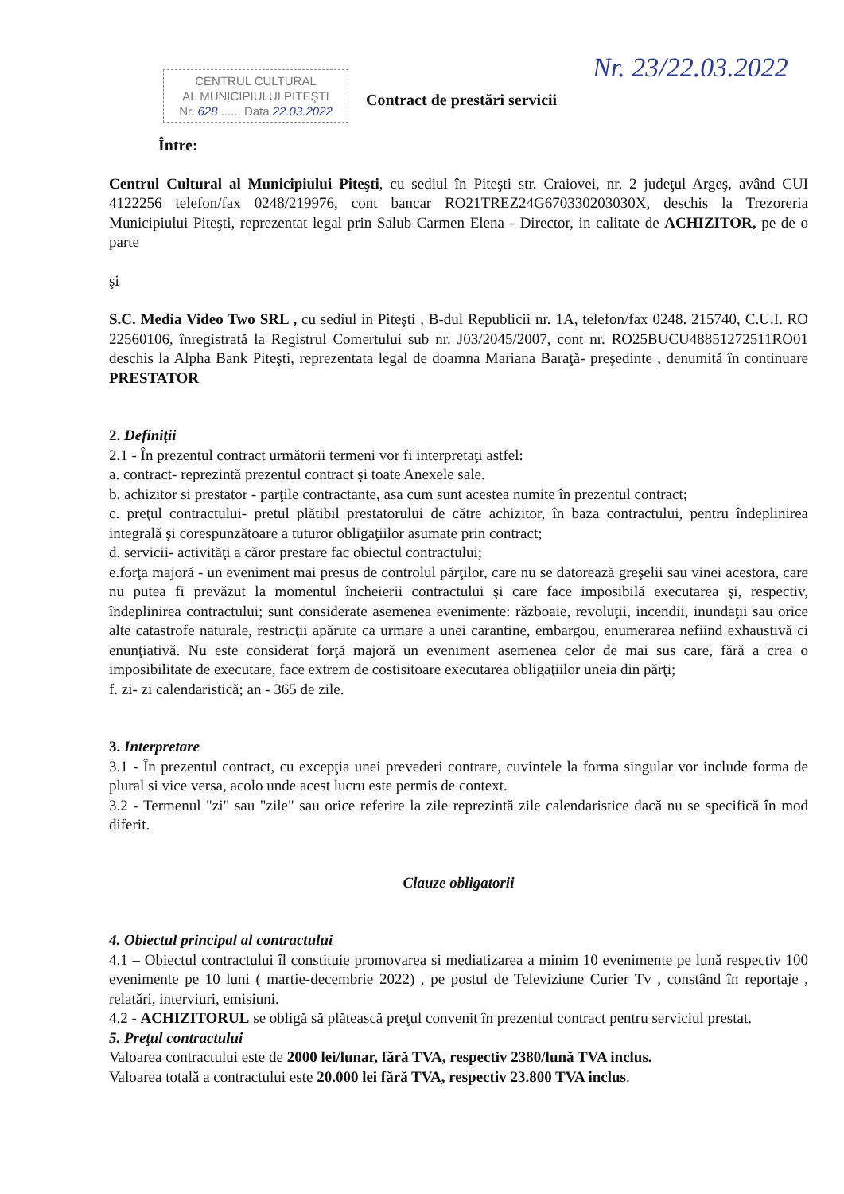CENTRUL CULTURAL
AL MUNICIPIULUI PITEŞTI
Nr. 628 ...... Data 22.03.2022
Contract de prestări servicii
Nr. 23/22.03.2022
Între:
Centrul Cultural al Municipiului Piteşti, cu sediul în Piteşti str. Craiovei, nr. 2 judeţul Argeş, având CUI 4122256 telefon/fax 0248/219976, cont bancar RO21TREZ24G670330203030X, deschis la Trezoreria Municipiului Piteşti, reprezentat legal prin Salub Carmen Elena - Director, in calitate de ACHIZITOR, pe de o parte
şi
S.C. Media Video Two SRL , cu sediul in Piteşti , B-dul Republicii nr. 1A, telefon/fax 0248. 215740, C.U.I. RO 22560106, înregistrată la Registrul Comertului sub nr. J03/2045/2007, cont nr. RO25BUCU48851272511RO01 deschis la Alpha Bank Piteşti, reprezentata legal de doamna Mariana Baraţă- preşedinte , denumită în continuare PRESTATOR
2. Definiţii
2.1 - În prezentul contract următorii termeni vor fi interpretaţi astfel:
a. contract- reprezintă prezentul contract şi toate Anexele sale.
b. achizitor si prestator - parţile contractante, asa cum sunt acestea numite în prezentul contract;
c. preţul contractului- pretul plătibil prestatorului de către achizitor, în baza contractului, pentru îndeplinirea integrală şi corespunzătoare a tuturor obligaţiilor asumate prin contract;
d. servicii- activităţi a căror prestare fac obiectul contractului;
e.forţa majoră - un eveniment mai presus de controlul părţilor, care nu se datorează greşelii sau vinei acestora, care nu putea fi prevăzut la momentul încheierii contractului şi care face imposibilă executarea şi, respectiv, îndeplinirea contractului; sunt considerate asemenea evenimente: războaie, revoluţii, incendii, inundaţii sau orice alte catastrofe naturale, restricţii apărute ca urmare a unei carantine, embargou, enumerarea nefiind exhaustivă ci enunţiativă. Nu este considerat forţă majoră un eveniment asemenea celor de mai sus care, fără a crea o imposibilitate de executare, face extrem de costisitoare executarea obligaţiilor uneia din părţi;
f. zi- zi calendaristică; an - 365 de zile.
3. Interpretare
3.1 - În prezentul contract, cu excepţia unei prevederi contrare, cuvintele la forma singular vor include forma de plural si vice versa, acolo unde acest lucru este permis de context.
3.2 - Termenul "zi" sau "zile" sau orice referire la zile reprezintă zile calendaristice dacă nu se specifică în mod diferit.
Clauze obligatorii
4. Obiectul principal al contractului
4.1 – Obiectul contractului îl constituie promovarea si mediatizarea a minim 10 evenimente pe lună respectiv 100 evenimente pe 10 luni ( martie-decembrie 2022) , pe postul de Televiziune Curier Tv , constând în reportaje , relatări, interviuri, emisiuni.
4.2 - ACHIZITORUL se obligă să plătească preţul convenit în prezentul contract pentru serviciul prestat.
5. Preţul contractului
Valoarea contractului este de 2000 lei/lunar, fără TVA, respectiv 2380/lună TVA inclus.
Valoarea totală a contractului este 20.000 lei fără TVA, respectiv 23.800 TVA inclus.